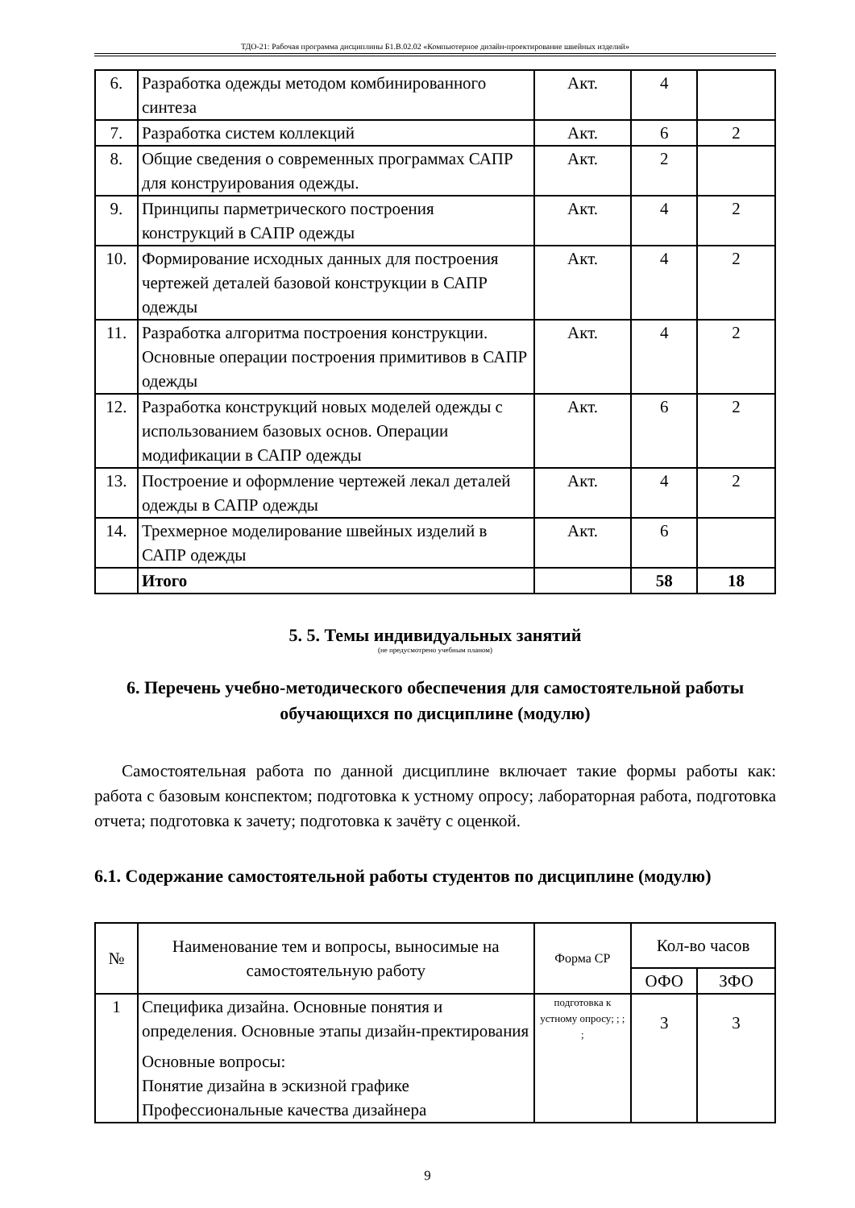ТДО-21: Рабочая программа дисциплины Б1.В.02.02 «Компьютерное дизайн-проектирование швейных изделий»
| 6. | Разработка одежды методом комбинированного синтеза | Акт. | 4 | |
| 7. | Разработка систем коллекций | Акт. | 6 | 2 |
| 8. | Общие сведения о современных программах САПР для конструирования одежды. | Акт. | 2 | |
| 9. | Принципы парметрического построения конструкций в САПР одежды | Акт. | 4 | 2 |
| 10. | Формирование исходных данных для построения чертежей деталей базовой конструкции в САПР одежды | Акт. | 4 | 2 |
| 11. | Разработка алгоритма построения конструкции. Основные операции построения примитивов в САПР одежды | Акт. | 4 | 2 |
| 12. | Разработка конструкций новых моделей одежды с использованием базовых основ. Операции модификации в САПР одежды | Акт. | 6 | 2 |
| 13. | Построение и оформление чертежей лекал деталей одежды в САПР одежды | Акт. | 4 | 2 |
| 14. | Трехмерное моделирование швейных изделий в САПР одежды | Акт. | 6 | |
| | Итого | | 58 | 18 |
5. 5. Темы индивидуальных занятий
(не предусмотрено учебным планом)
6. Перечень учебно-методического обеспечения для самостоятельной работы обучающихся по дисциплине (модулю)
Самостоятельная работа по данной дисциплине включает такие формы работы как: работа с базовым конспектом; подготовка к устному опросу; лабораторная работа, подготовка отчета; подготовка к зачету; подготовка к зачёту с оценкой.
6.1. Содержание самостоятельной работы студентов по дисциплине (модулю)
| № | Наименование тем и вопросы, выносимые на самостоятельную работу | Форма СР | Кол-во часов | |
| --- | --- | --- | --- | --- |
| | | | ОФО | ЗФО |
| 1 | Специфика дизайна. Основные понятия и определения. Основные этапы дизайн-пректирования Основные вопросы: Понятие дизайна в эскизной графике Профессиональные качества дизайнера | подготовка к устному опросу; ; ; ; | 3 | 3 |
9